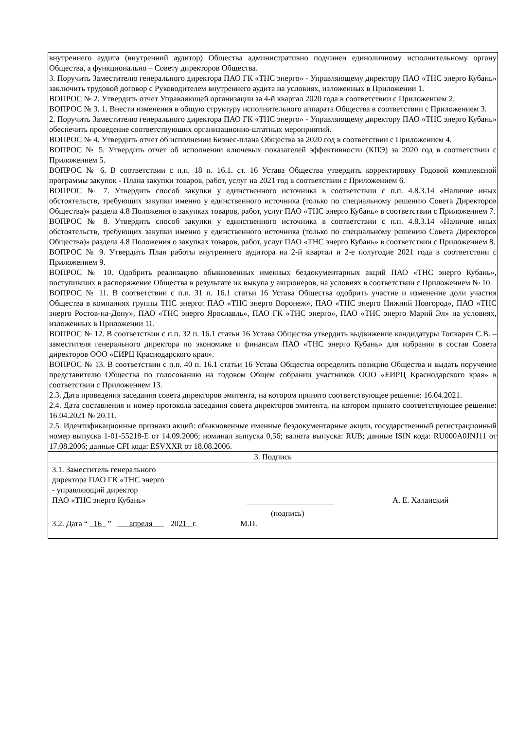внутреннего аудита (внутренний аудитор) Общества административно подчинен единоличному исполнительному органу Общества, а функционально – Совету директоров Общества.
3. Поручить Заместителю генерального директора ПАО ГК «ТНС энерго» - Управляющему директору ПАО «ТНС энерго Кубань» заключить трудовой договор с Руководителем внутреннего аудита на условиях, изложенных в Приложении 1.
ВОПРОС № 2. Утвердить отчет Управляющей организации за 4-й квартал 2020 года в соответствии с Приложением 2.
ВОПРОС № 3. 1. Внести изменения в общую структуру исполнительного аппарата Общества в соответствии с Приложением 3.
2. Поручить Заместителю генерального директора ПАО ГК «ТНС энерго» - Управляющему директору ПАО «ТНС энерго Кубань» обеспечить проведение соответствующих организационно-штатных мероприятий.
ВОПРОС № 4. Утвердить отчет об исполнении Бизнес-плана Общества за 2020 год в соответствии с Приложением 4.
ВОПРОС № 5. Утвердить отчет об исполнении ключевых показателей эффективности (КПЭ) за 2020 год в соответствии с Приложением 5.
ВОПРОС № 6. В соответствии с п.п. 18 п. 16.1. ст. 16 Устава Общества утвердить корректировку Годовой комплексной программы закупок - Плана закупки товаров, работ, услуг на 2021 год в соответствии с Приложением 6.
ВОПРОС № 7. Утвердить способ закупки у единственного источника в соответствии с п.п. 4.8.3.14 «Наличие иных обстоятельств, требующих закупки именно у единственного источника (только по специальному решению Совета Директоров Общества)» раздела 4.8 Положения о закупках товаров, работ, услуг ПАО «ТНС энерго Кубань» в соответствии с Приложением 7.
ВОПРОС № 8. Утвердить способ закупки у единственного источника в соответствии с п.п. 4.8.3.14 «Наличие иных обстоятельств, требующих закупки именно у единственного источника (только по специальному решению Совета Директоров Общества)» раздела 4.8 Положения о закупках товаров, работ, услуг ПАО «ТНС энерго Кубань» в соответствии с Приложением 8.
ВОПРОС № 9. Утвердить План работы внутреннего аудитора на 2-й квартал и 2-е полугодие 2021 года в соответствии с Приложением 9.
ВОПРОС № 10. Одобрить реализацию обыкновенных именных бездокументарных акций ПАО «ТНС энерго Кубань», поступивших в распоряжение Общества в результате их выкупа у акционеров, на условиях в соответствии с Приложением № 10.
ВОПРОС № 11. В соответствии с п.п. 31 п. 16.1 статьи 16 Устава Общества одобрить участие и изменение доли участия Общества в компаниях группы ТНС энерго: ПАО «ТНС энерго Воронеж», ПАО «ТНС энерго Нижний Новгород», ПАО «ТНС энерго Ростов-на-Дону», ПАО «ТНС энерго Ярославль», ПАО ГК «ТНС энерго», ПАО «ТНС энерго Марий Эл» на условиях, изложенных в Приложении 11.
ВОПРОС № 12. В соответствии с п.п. 32 п. 16.1 статьи 16 Устава Общества утвердить выдвижение кандидатуры Топкарян С.В. – заместителя генерального директора по экономике и финансам ПАО «ТНС энерго Кубань» для избрания в состав Совета директоров ООО «ЕИРЦ Краснодарского края».
ВОПРОС № 13. В соответствии с п.п. 40 п. 16.1 статьи 16 Устава Общества определить позицию Общества и выдать поручение представителю Общества по голосованию на годовом Общем собрании участников ООО «ЕИРЦ Краснодарского края» в соответствии с Приложением 13.
2.3. Дата проведения заседания совета директоров эмитента, на котором принято соответствующее решение: 16.04.2021.
2.4. Дата составления и номер протокола заседания совета директоров эмитента, на котором принято соответствующее решение: 16.04.2021 № 20.11.
2.5. Идентификационные признаки акций: обыкновенные именные бездокументарные акции, государственный регистрационный номер выпуска 1-01-55218-Е от 14.09.2006; номинал выпуска 0,56; валюта выпуска: RUB; данные ISIN кода: RU000A0JNJ11 от 17.08.2006; данные CFI кода: ESVXXR от 18.08.2006.
3. Подпись
3.1. Заместитель генерального
директора ПАО ГК «ТНС энерго
- управляющий директор
ПАО «ТНС энерго Кубань» А. Е. Халанский
(подпись)
3.2. Дата “ 16 ” апреля 2021 г. М.П.